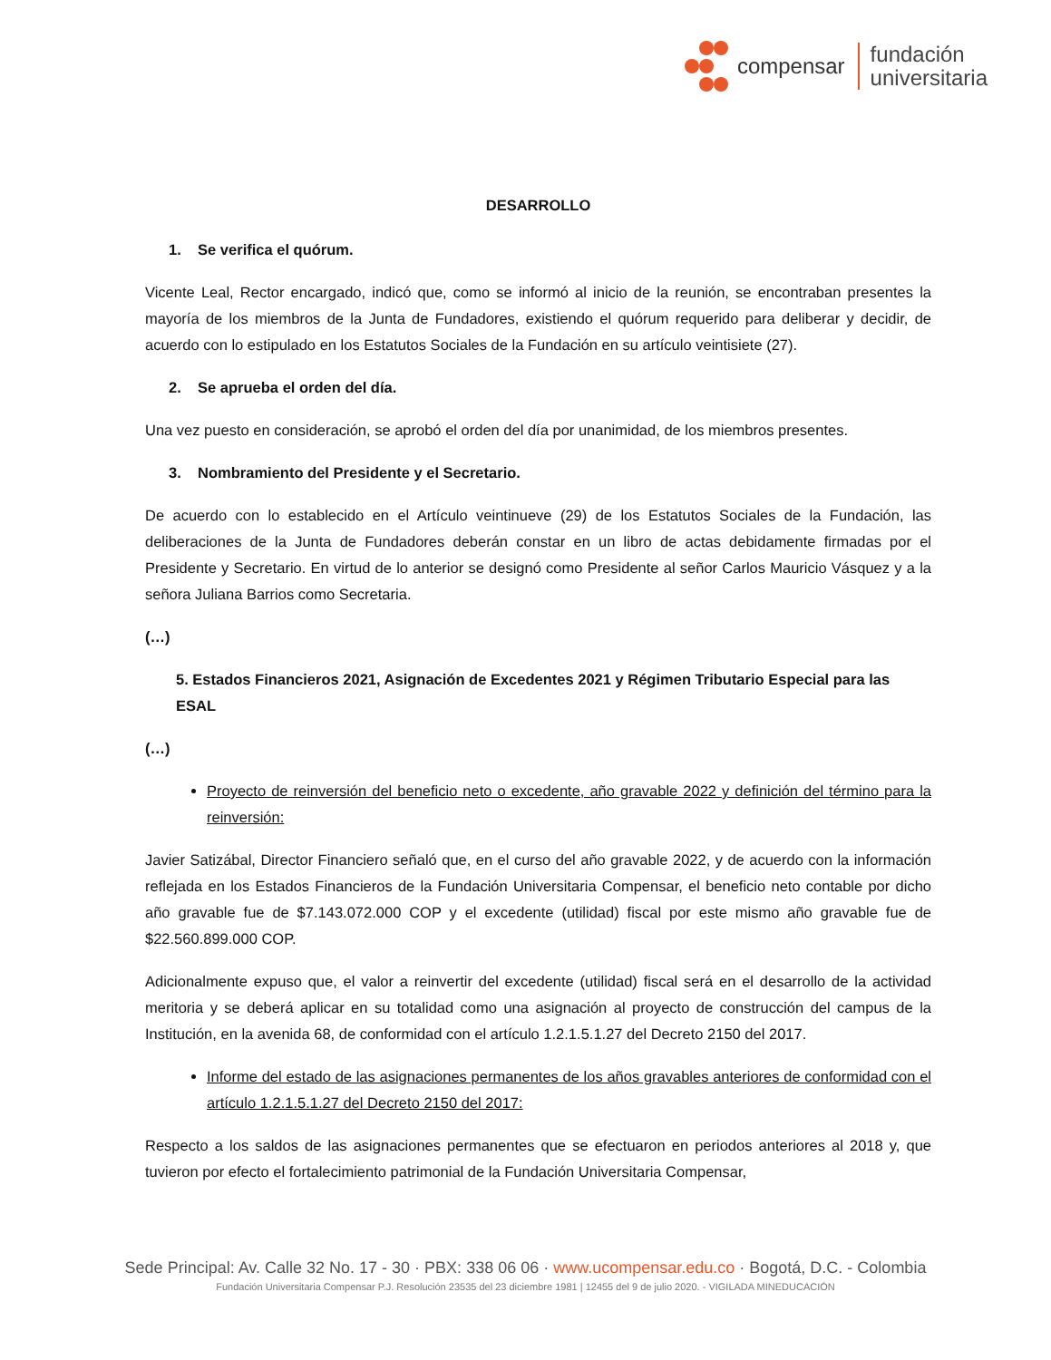compensar
fundación
universitaria
DESARROLLO
1. Se verifica el quórum.
Vicente Leal, Rector encargado, indicó que, como se informó al inicio de la reunión, se encontraban presentes la mayoría de los miembros de la Junta de Fundadores, existiendo el quórum requerido para deliberar y decidir, de acuerdo con lo estipulado en los Estatutos Sociales de la Fundación en su artículo veintisiete (27).
2. Se aprueba el orden del día.
Una vez puesto en consideración, se aprobó el orden del día por unanimidad, de los miembros presentes.
3. Nombramiento del Presidente y el Secretario.
De acuerdo con lo establecido en el Artículo veintinueve (29) de los Estatutos Sociales de la Fundación, las deliberaciones de la Junta de Fundadores deberán constar en un libro de actas debidamente firmadas por el Presidente y Secretario. En virtud de lo anterior se designó como Presidente al señor Carlos Mauricio Vásquez y a la señora Juliana Barrios como Secretaria.
(…)
5. Estados Financieros 2021, Asignación de Excedentes 2021 y Régimen Tributario Especial para las ESAL
(…)
Proyecto de reinversión del beneficio neto o excedente, año gravable 2022 y definición del término para la reinversión:
Javier Satizábal, Director Financiero señaló que, en el curso del año gravable 2022, y de acuerdo con la información reflejada en los Estados Financieros de la Fundación Universitaria Compensar, el beneficio neto contable por dicho año gravable fue de $7.143.072.000 COP y el excedente (utilidad) fiscal por este mismo año gravable fue de $22.560.899.000 COP.
Adicionalmente expuso que, el valor a reinvertir del excedente (utilidad) fiscal será en el desarrollo de la actividad meritoria y se deberá aplicar en su totalidad como una asignación al proyecto de construcción del campus de la Institución, en la avenida 68, de conformidad con el artículo 1.2.1.5.1.27 del Decreto 2150 del 2017.
Informe del estado de las asignaciones permanentes de los años gravables anteriores de conformidad con el artículo 1.2.1.5.1.27 del Decreto 2150 del 2017:
Respecto a los saldos de las asignaciones permanentes que se efectuaron en periodos anteriores al 2018 y, que tuvieron por efecto el fortalecimiento patrimonial de la Fundación Universitaria Compensar,
Sede Principal: Av. Calle 32 No. 17 - 30 · PBX: 338 06 06 · www.ucompensar.edu.co · Bogotá, D.C. - Colombia
Fundación Universitaria Compensar P.J. Resolución 23535 del 23 diciembre 1981 | 12455 del 9 de julio 2020. - VIGILADA MINEDUCACIÓN